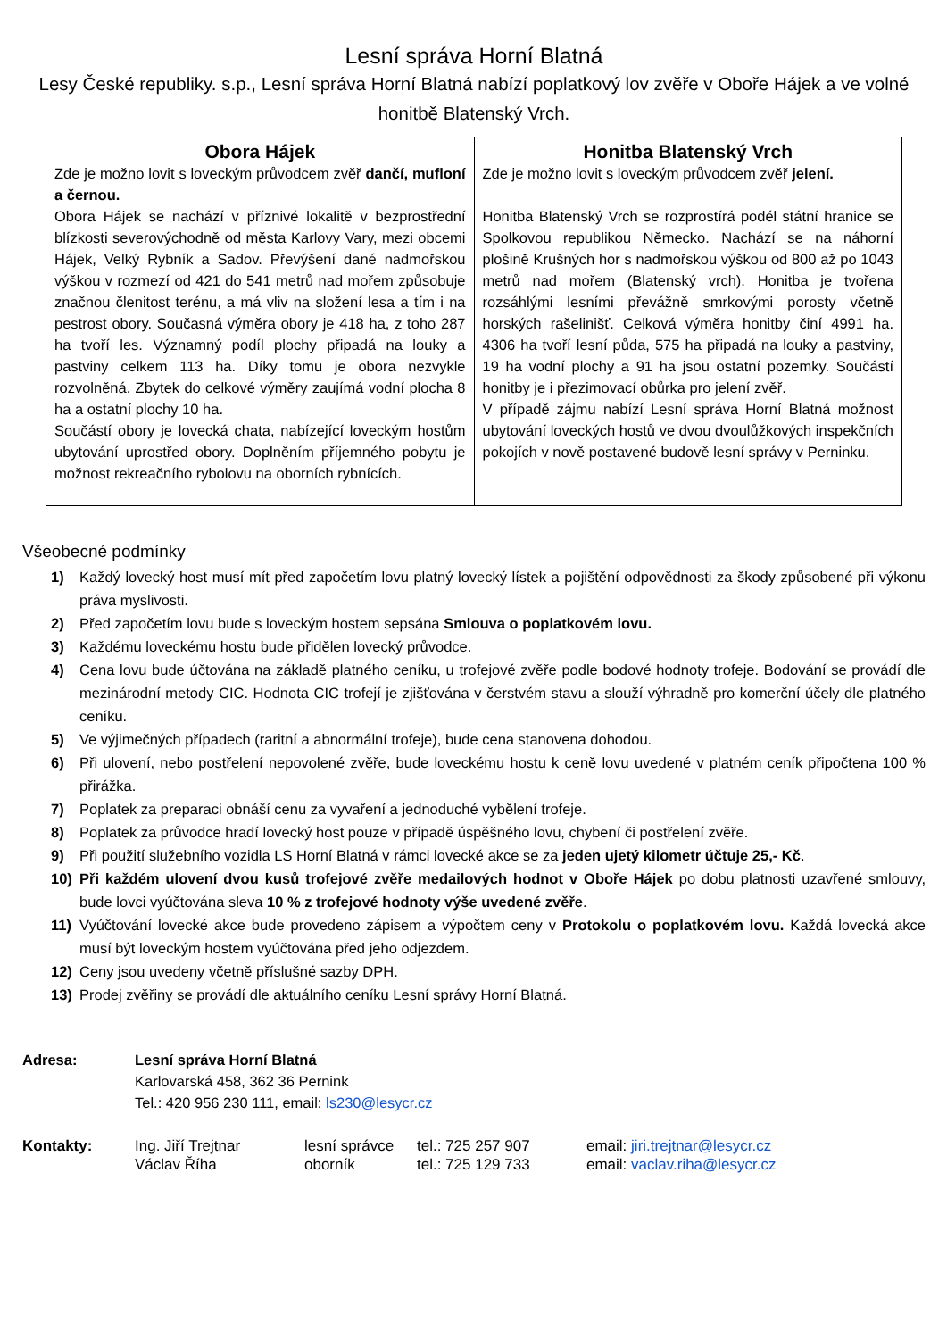Lesní správa Horní Blatná
Lesy České republiky. s.p., Lesní správa Horní Blatná nabízí poplatkový lov zvěře v Oboře Hájek a ve volné honitbě Blatenský Vrch.
| Obora Hájek Zde je možno lovit s loveckým průvodcem zvěř dančí, mufloní a černou. Obora Hájek se nachází v příznivé lokalitě v bezprostřední blízkosti severovýchodně od města Karlovy Vary, mezi obcemi Hájek, Velký Rybník a Sadov. Převýšení dané nadmořskou výškou v rozmezí od 421 do 541 metrů nad mořem způsobuje značnou členitost terénu, a má vliv na složení lesa a tím i na pestrost obory. Současná výměra obory je 418 ha, z toho 287 ha tvoří les. Významný podíl plochy připadá na louky a pastviny celkem 113 ha. Díky tomu je obora nezvykle rozvolněná. Zbytek do celkové výměry zaujímá vodní plocha 8 ha a ostatní plochy 10 ha. Součástí obory je lovecká chata, nabízející loveckým hostům ubytování uprostřed obory. Doplněním příjemného pobytu je možnost rekreačního rybolovu na oborních rybnících. | Honitba Blatenský Vrch Zde je možno lovit s loveckým průvodcem zvěř jelení. Honitba Blatenský Vrch se rozprostírá podél státní hranice se Spolkovou republikou Německo. Nachází se na náhorní plošině Krušných hor s nadmořskou výškou od 800 až po 1043 metrů nad mořem (Blatenský vrch). Honitba je tvořena rozsáhlými lesními převážně smrkovými porosty včetně horských rašelinišť. Celková výměra honitby činí 4991 ha. 4306 ha tvoří lesní půda, 575 ha připadá na louky a pastviny, 19 ha vodní plochy a 91 ha jsou ostatní pozemky. Součástí honitby je i přezimovací obůrka pro jelení zvěř. V případě zájmu nabízí Lesní správa Horní Blatná možnost ubytování loveckých hostů ve dvou dvoulůžkových inspekčních pokojích v nově postavené budově lesní správy v Perninku. |
Všeobecné podmínky
1) Každý lovecký host musí mít před započetím lovu platný lovecký lístek a pojištění odpovědnosti za škody způsobené při výkonu práva myslivosti.
2) Před započetím lovu bude s loveckým hostem sepsána Smlouva o poplatkovém lovu.
3) Každému loveckému hostu bude přidělen lovecký průvodce.
4) Cena lovu bude účtována na základě platného ceníku, u trofejové zvěře podle bodové hodnoty trofeje. Bodování se provádí dle mezinárodní metody CIC. Hodnota CIC trofejí je zjišťována v čerstvém stavu a slouží výhradně pro komerční účely dle platného ceníku.
5) Ve výjimečných případech (raritní a abnormální trofeje), bude cena stanovena dohodou.
6) Při ulovení, nebo postřelení nepovolené zvěře, bude loveckému hostu k ceně lovu uvedené v platném ceník připočtena 100 % přirážka.
7) Poplatek za preparaci obnáší cenu za vyvaření a jednoduché vybělení trofeje.
8) Poplatek za průvodce hradí lovecký host pouze v případě úspěšného lovu, chybení či postřelení zvěře.
9) Při použití služebního vozidla LS Horní Blatná v rámci lovecké akce se za jeden ujetý kilometr účtuje 25,- Kč.
10) Při každém ulovení dvou kusů trofejové zvěře medailových hodnot v Oboře Hájek po dobu platnosti uzavřené smlouvy, bude lovci vyúčtována sleva 10 % z trofejové hodnoty výše uvedené zvěře.
11) Vyúčtování lovecké akce bude provedeno zápisem a výpočtem ceny v Protokolu o poplatkovém lovu. Každá lovecká akce musí být loveckým hostem vyúčtována před jeho odjezdem.
12) Ceny jsou uvedeny včetně příslušné sazby DPH.
13) Prodej zvěřiny se provádí dle aktuálního ceníku Lesní správy Horní Blatná.
Adresa: Lesní správa Horní Blatná
Karlovarská 458, 362 36 Pernink
Tel.: 420 956 230 111, email: ls230@lesycr.cz
| Kontakty: | Ing. Jiří Trejtnar | lesní správce | tel.: 725 257 907 | email: jiri.trejtnar@lesycr.cz |
| | Václav Říha | oborník | tel.: 725 129 733 | email: vaclav.riha@lesycr.cz |